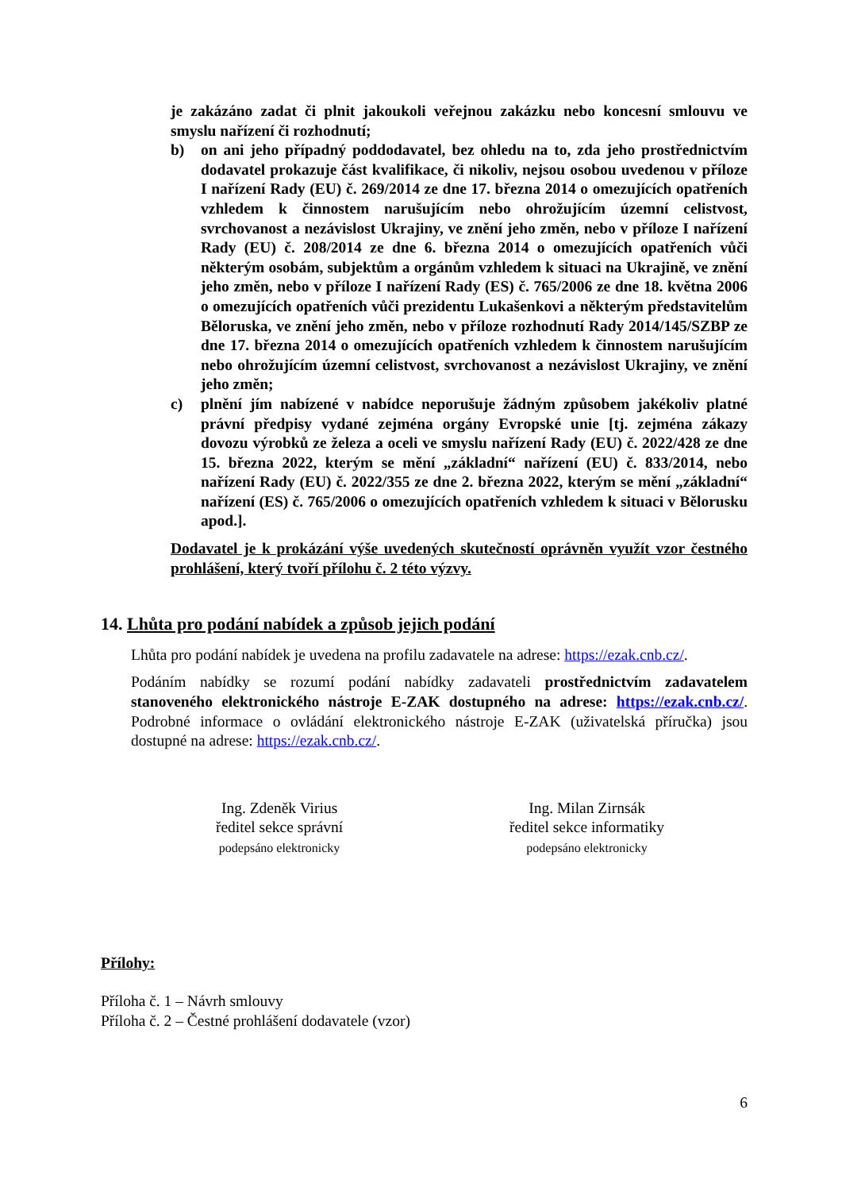je zakázáno zadat či plnit jakoukoli veřejnou zakázku nebo koncesní smlouvu ve smyslu nařízení či rozhodnutí;
b) on ani jeho případný poddodavatel, bez ohledu na to, zda jeho prostřednictvím dodavatel prokazuje část kvalifikace, či nikoliv, nejsou osobou uvedenou v příloze I nařízení Rady (EU) č. 269/2014 ze dne 17. března 2014 o omezujících opatřeních vzhledem k činnostem narušujícím nebo ohrožujícím územní celistvost, svrchovanost a nezávislost Ukrajiny, ve znění jeho změn, nebo v příloze I nařízení Rady (EU) č. 208/2014 ze dne 6. března 2014 o omezujících opatřeních vůči některým osobám, subjektům a orgánům vzhledem k situaci na Ukrajině, ve znění jeho změn, nebo v příloze I nařízení Rady (ES) č. 765/2006 ze dne 18. května 2006 o omezujících opatřeních vůči prezidentu Lukašenkovi a některým představitelům Běloruska, ve znění jeho změn, nebo v příloze rozhodnutí Rady 2014/145/SZBP ze dne 17. března 2014 o omezujících opatřeních vzhledem k činnostem narušujícím nebo ohrožujícím územní celistvost, svrchovanost a nezávislost Ukrajiny, ve znění jeho změn;
c) plnění jím nabízené v nabídce neporušuje žádným způsobem jakékoliv platné právní předpisy vydané zejména orgány Evropské unie [tj. zejména zákazy dovozu výrobků ze železa a oceli ve smyslu nařízení Rady (EU) č. 2022/428 ze dne 15. března 2022, kterým se mění „základní“ nařízení (EU) č. 833/2014, nebo nařízení Rady (EU) č. 2022/355 ze dne 2. března 2022, kterým se mění „základní“ nařízení (ES) č. 765/2006 o omezujících opatřeních vzhledem k situaci v Bělorusku apod.].
Dodavatel je k prokázání výše uvedených skutečností oprávněn využít vzor čestného prohlášení, který tvoří přílohu č. 2 této výzvy.
14. Lhůta pro podání nabídek a způsob jejich podání
Lhůta pro podání nabídek je uvedena na profilu zadavatele na adrese: https://ezak.cnb.cz/.
Podáním nabídky se rozumí podání nabídky zadavateli prostřednictvím zadavatelem stanoveného elektronického nástroje E-ZAK dostupného na adrese: https://ezak.cnb.cz/. Podrobné informace o ovládání elektronického nástroje E-ZAK (uživatelská příručka) jsou dostupné na adrese: https://ezak.cnb.cz/.
Ing. Zdeněk Virius
ředitel sekce správní
podepsáno elektronicky
Ing. Milan Zirnsák
ředitel sekce informatiky
podepsáno elektronicky
Přílohy:
Příloha č. 1 – Návrh smlouvy
Příloha č. 2 – Čestné prohlášení dodavatele (vzor)
6